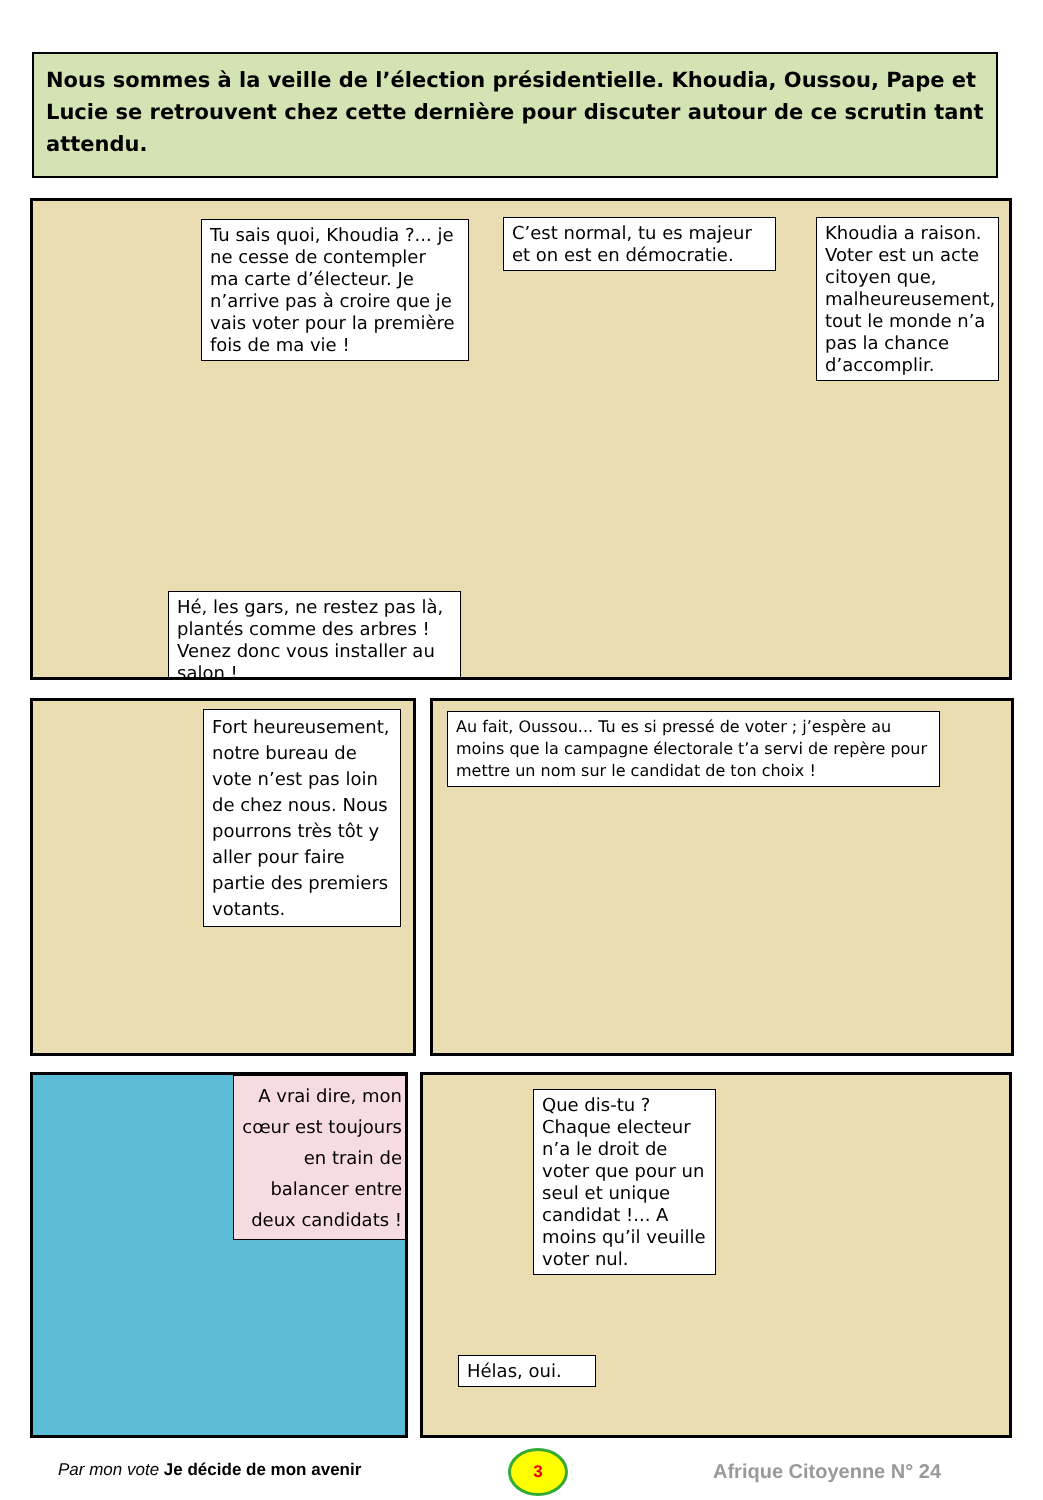Nous sommes à la veille de l’élection présidentielle. Khoudia, Oussou, Pape et Lucie se retrouvent chez cette dernière pour discuter autour de ce scrutin tant attendu.
Tu sais quoi, Khoudia ?... je ne cesse de contempler ma carte d’électeur. Je n’arrive pas à croire que je vais voter pour la première fois de ma vie !
C’est normal, tu es majeur et on est en démocratie.
Khoudia a raison. Voter est un acte citoyen que, malheureusement, tout le monde n’a pas la chance d’accomplir.
Hé, les gars, ne restez pas là, plantés comme des arbres ! Venez donc vous installer au salon !
Fort heureusement, notre bureau de vote n’est pas loin de chez nous. Nous pourrons très tôt y aller pour faire partie des premiers votants.
Au fait, Oussou... Tu es si pressé de voter ; j’espère au moins que la campagne électorale t’a servi de repère pour mettre un nom sur le candidat de ton choix !
A vrai dire, mon cœur est toujours en train de balancer entre deux candidats !
Que dis-tu ? Chaque electeur n’a le droit de voter que pour un seul et unique candidat !... A moins qu’il veuille voter nul.
Hélas, oui.
Par mon vote Je décide de mon avenir
3
Afrique Citoyenne N° 24